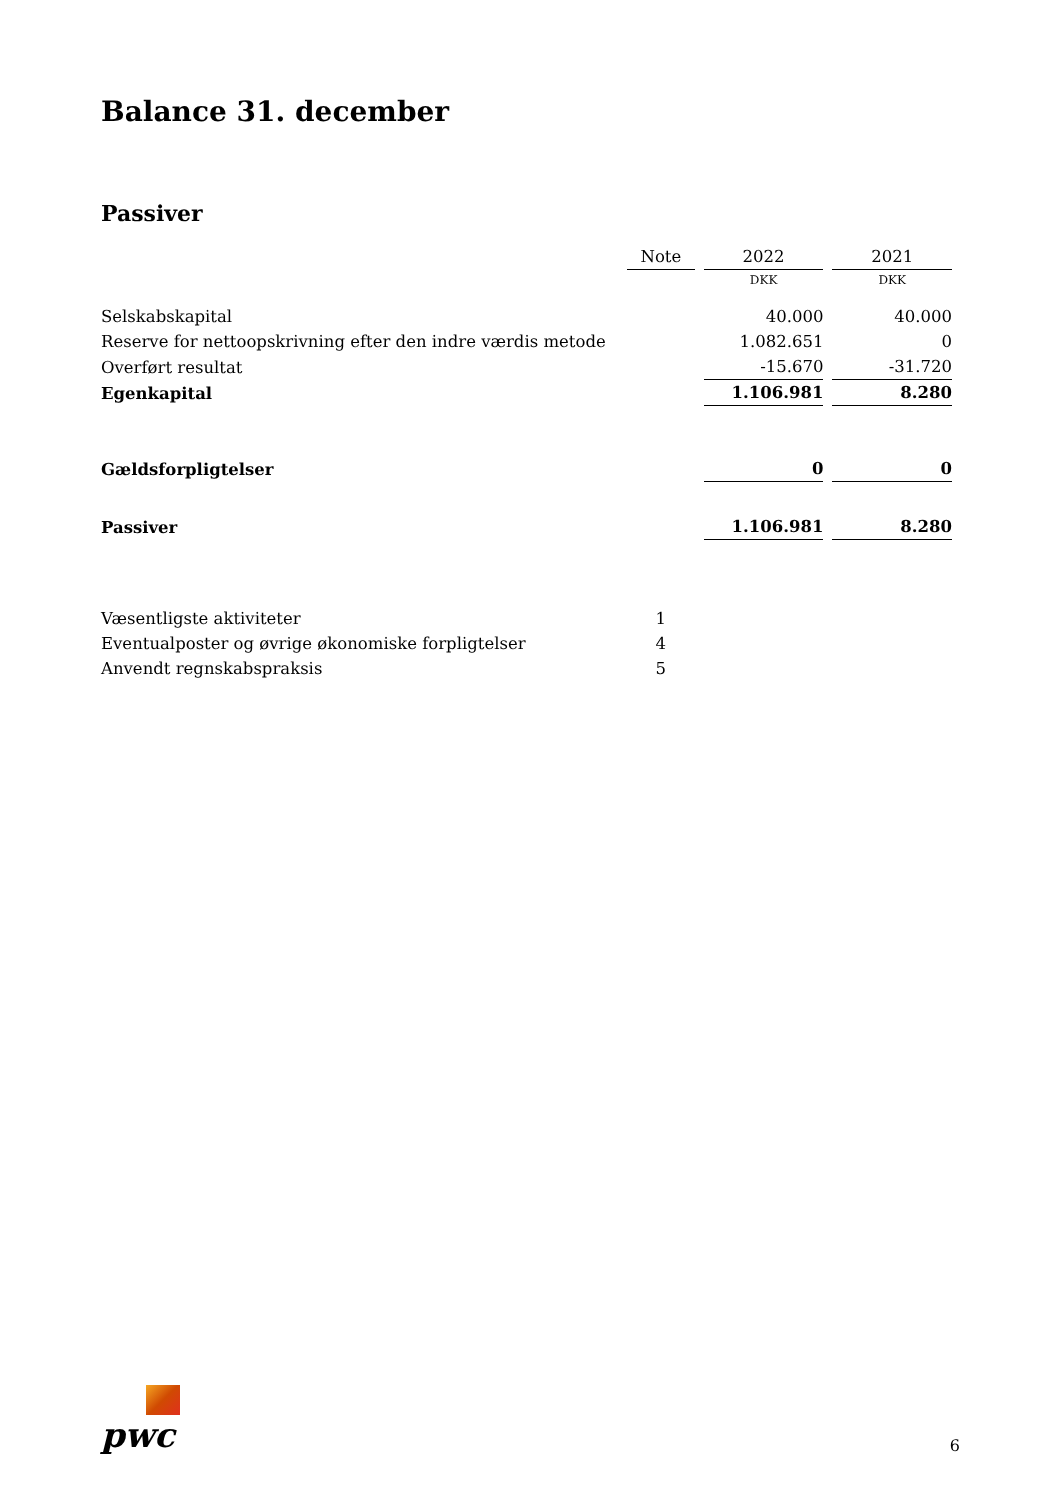Balance 31. december
Passiver
| | Note | 2022 | 2021 |
| --- | --- | --- | --- |
| | | DKK | DKK |
| Selskabskapital | | 40.000 | 40.000 |
| Reserve for nettoopskrivning efter den indre værdis metode | | 1.082.651 | 0 |
| Overført resultat | | -15.670 | -31.720 |
| Egenkapital | | 1.106.981 | 8.280 |
| Gældsforpligtelser | | 0 | 0 |
| Passiver | | 1.106.981 | 8.280 |
| Væsentligste aktiviteter | 1 | | |
| Eventualposter og øvrige økonomiske forpligtelser | 4 | | |
| Anvendt regnskabspraksis | 5 | | |
pwc
6